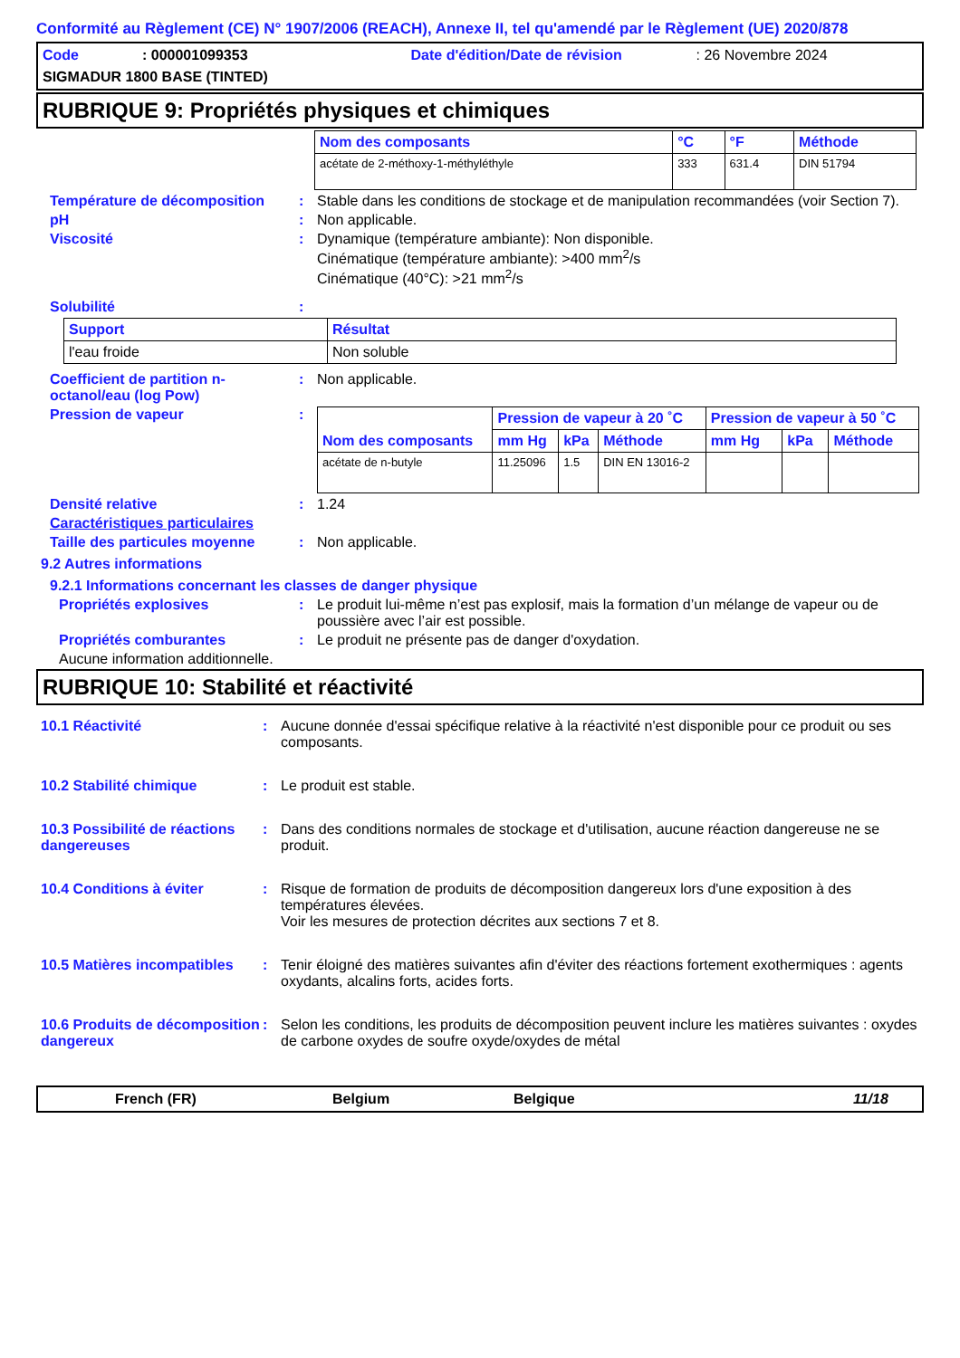Conformité au Règlement (CE) N° 1907/2006 (REACH), Annexe II, tel qu'amendé par le Règlement (UE) 2020/878
Code: 000001099353 Date d'édition/Date de révision: 26 Novembre 2024
SIGMADUR 1800 BASE (TINTED)
RUBRIQUE 9: Propriétés physiques et chimiques
| Nom des composants | °C | °F | Méthode |
| --- | --- | --- | --- |
| acétate de 2-méthoxy-1-méthyléthyle | 333 | 631.4 | DIN 51794 |
Température de décomposition : Stable dans les conditions de stockage et de manipulation recommandées (voir Section 7).
pH : Non applicable.
Viscosité : Dynamique (température ambiante): Non disponible.
Cinématique (température ambiante): >400 mm<sup>2</sup>/s
Cinématique (40°C): >21 mm<sup>2</sup>/s
Solubilité :
| Support | Résultat |
| --- | --- |
| l'eau froide | Non soluble |
Coefficient de partition n-octanol/eau (log Pow)
: Non applicable.
Pression de vapeur :
| Nom des composants | Pression de vapeur à 20 ˚C | | | Pression de vapeur à 50 ˚C | | |
| --- | --- | --- | --- | --- | --- | --- |
| | mm Hg | kPa | Méthode | mm Hg | kPa | Méthode |
| acétate de n-butyle | 11.25096 | 1.5 | DIN EN 13016-2 | | | |
Densité relative : 1.24
Caractéristiques particulaires
Taille des particules moyenne
: Non applicable.
9.2 Autres informations
9.2.1 Informations concernant les classes de danger physique
Propriétés explosives : Le produit lui-même n’est pas explosif, mais la formation d’un mélange de vapeur ou de poussière avec l’air est possible.
Propriétés comburantes : Le produit ne présente pas de danger d'oxydation.
Aucune information additionnelle.
RUBRIQUE 10: Stabilité et réactivité
10.1 Réactivité : Aucune donnée d'essai spécifique relative à la réactivité n'est disponible pour ce produit ou ses composants.
10.2 Stabilité chimique : Le produit est stable.
10.3 Possibilité de réactions dangereuses
: Dans des conditions normales de stockage et d'utilisation, aucune réaction dangereuse ne se produit.
10.4 Conditions à éviter : Risque de formation de produits de décomposition dangereux lors d'une exposition à des températures élevées.
Voir les mesures de protection décrites aux sections 7 et 8.
10.5 Matières incompatibles
: Tenir éloigné des matières suivantes afin d'éviter des réactions fortement exothermiques : agents oxydants, alcalins forts, acides forts.
10.6 Produits de décomposition dangereux
: Selon les conditions, les produits de décomposition peuvent inclure les matières suivantes : oxydes de carbone oxydes de soufre oxyde/oxydes de métal
French (FR) Belgium Belgique 11/18